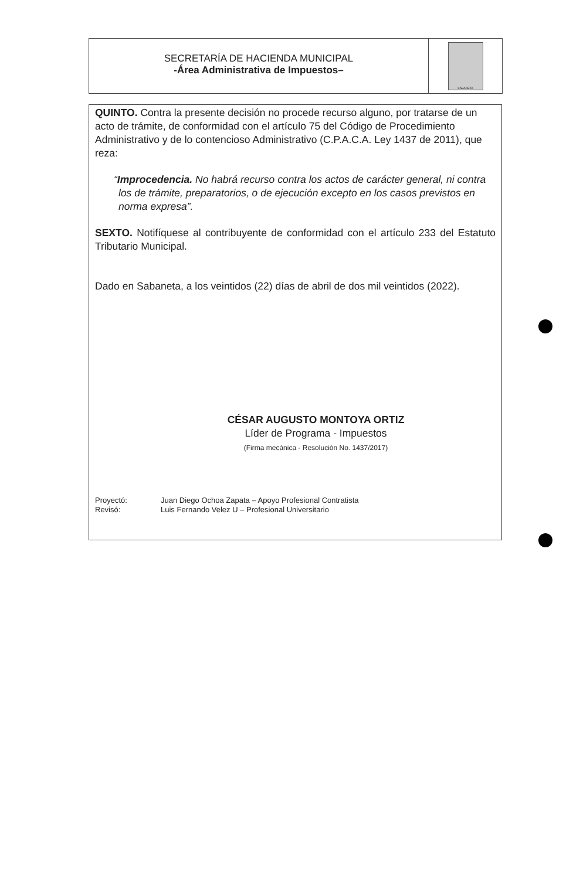SECRETARÍA DE HACIENDA MUNICIPAL
-Área Administrativa de Impuestos–
SABANETA
QUINTO. Contra la presente decisión no procede recurso alguno, por tratarse de un acto de trámite, de conformidad con el artículo 75 del Código de Procedimiento Administrativo y de lo contencioso Administrativo (C.P.A.C.A. Ley 1437 de 2011), que reza:
“Improcedencia. No habrá recurso contra los actos de carácter general, ni contra los de trámite, preparatorios, o de ejecución excepto en los casos previstos en norma expresa”.
SEXTO. Notifíquese al contribuyente de conformidad con el artículo 233 del Estatuto Tributario Municipal.
Dado en Sabaneta, a los veintidos (22) días de abril de dos mil veintidos (2022).
CÉSAR AUGUSTO MONTOYA ORTIZ
Líder de Programa - Impuestos
(Firma mecánica - Resolución No. 1437/2017)
Proyectó: Juan Diego Ochoa Zapata – Apoyo Profesional Contratista
Revisó: Luis Fernando Velez U – Profesional Universitario